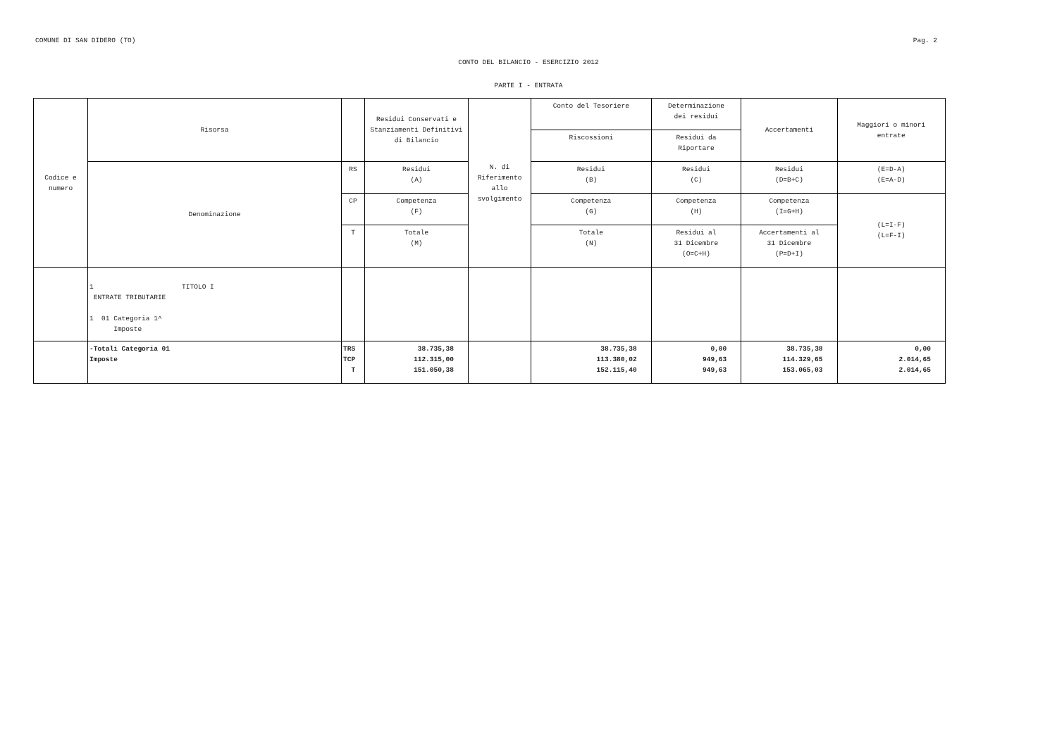COMUNE DI SAN DIDERO (TO) Pag. 2
CONTO DEL BILANCIO - ESERCIZIO 2012
PARTE I - ENTRATA
| Codice e numero | Risorsa | | Residui Conservati e Stanziamenti Definitivi di Bilancio | N. di Riferimento allo svolgimento | Conto del Tesoriere | Determinazione dei residui | Accertamenti | Maggiori o minori entrate |
| | | | | | Riscossioni | Residui da Riportare | | |
| | Denominazione | RS | Residui (A) | | Residui (B) | Residui (C) | Residui (D=B+C) | (E=D-A) (E=A-D) |
| | | CP | Competenza (F) | | Competenza (G) | Competenza (H) | Competenza (I=G+H) | (L=I-F) (L=F-I) |
| | | T | Totale (M) | | Totale (N) | Residui al 31 Dicembre (O=C+H) | Accertamenti al 31 Dicembre (P=D+I) | |
| | 1 TITOLO I ENTRATE TRIBUTARIE 1 01 Categoria 1^ Imposte | | | | | | | |
| | -Totali Categoria 01 Imposte | TRS TCP T | 38.735,38 112.315,00 151.050,38 | | 38.735,38 113.380,02 152.115,40 | 0,00 949,63 949,63 | 38.735,38 114.329,65 153.065,03 | 0,00 2.014,65 2.014,65 |